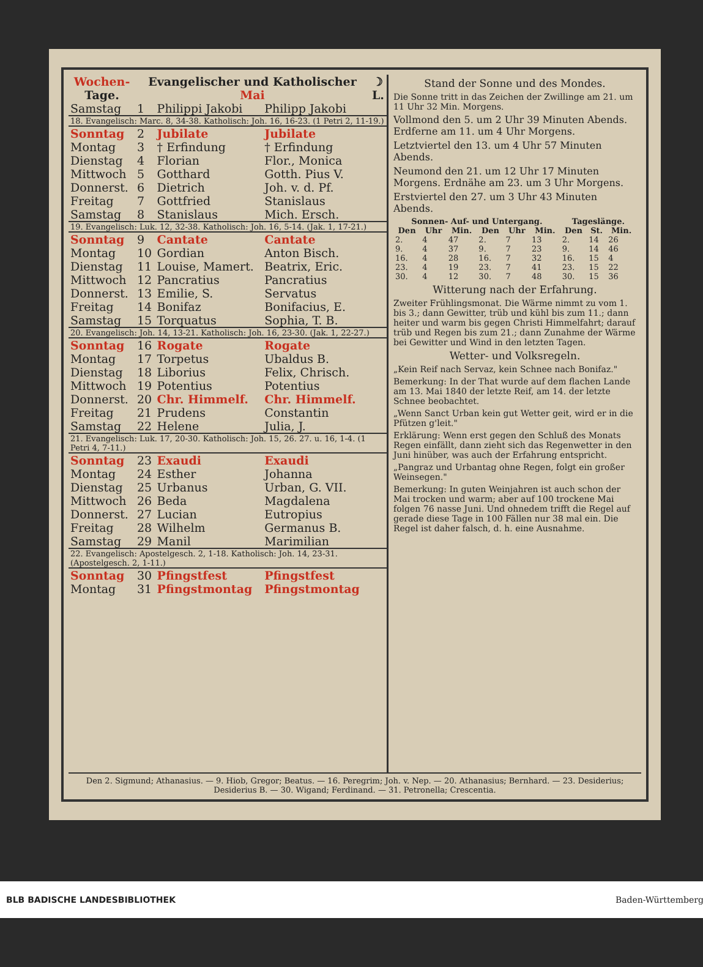| Wochen- Tage. | Evangelischer und Katholischer Mai | | | ☽ L. |
| --- | --- | --- | --- | --- |
| Samstag | 1 | Philippi Jakobi | Philipp Jakobi | |
| 18. Evangelisch: Marc. 8, 34-38. Katholisch: Joh. 16, 16-23. (1 Petri 2, 11-19.) | | | | |
| Sonntag | 2 | Jubilate | Jubilate | |
| Montag | 3 | † Erfindung | † Erfindung | |
| Dienstag | 4 | Florian | Flor., Monica | |
| Mittwoch | 5 | Gotthard | Gotth. Pius V. | |
| Donnerst. | 6 | Dietrich | Joh. v. d. Pf. | |
| Freitag | 7 | Gottfried | Stanislaus | |
| Samstag | 8 | Stanislaus | Mich. Ersch. | |
| 19. Evangelisch: Luk. 12, 32-38. Katholisch: Joh. 16, 5-14. (Jak. 1, 17-21.) | | | | |
| Sonntag | 9 | Cantate | Cantate | |
| Montag | 10 | Gordian | Anton Bisch. | |
| Dienstag | 11 | Louise, Mamert. | Beatrix, Eric. | |
| Mittwoch | 12 | Pancratius | Pancratius | |
| Donnerst. | 13 | Emilie, S. | Servatus | |
| Freitag | 14 | Bonifaz | Bonifacius, E. | |
| Samstag | 15 | Torquatus | Sophia, T. B. | |
| 20. Evangelisch: Joh. 14, 13-21. Katholisch: Joh. 16, 23-30. (Jak. 1, 22-27.) | | | | |
| Sonntag | 16 | Rogate | Rogate | |
| Montag | 17 | Torpetus | Ubaldus B. | |
| Dienstag | 18 | Liborius | Felix, Chrisch. | |
| Mittwoch | 19 | Potentius | Potentius | |
| Donnerst. | 20 | Chr. Himmelf. | Chr. Himmelf. | |
| Freitag | 21 | Prudens | Constantin | |
| Samstag | 22 | Helene | Julia, J. | |
| 21. Evangelisch: Luk. 17, 20-30. Katholisch: Joh. 15, 26. 27. u. 16, 1-4. (1 Petri 4, 7-11.) | | | | |
| Sonntag | 23 | Exaudi | Exaudi | |
| Montag | 24 | Esther | Johanna | |
| Dienstag | 25 | Urbanus | Urban, G. VII. | |
| Mittwoch | 26 | Beda | Magdalena | |
| Donnerst. | 27 | Lucian | Eutropius | |
| Freitag | 28 | Wilhelm | Germanus B. | |
| Samstag | 29 | Manil | Marimilian | |
| 22. Evangelisch: Apostelgesch. 2, 1-18. Katholisch: Joh. 14, 23-31. (Apostelgesch. 2, 1-11.) | | | | |
| Sonntag | 30 | Pfingstfest | Pfingstfest | |
| Montag | 31 | Pfingstmontag | Pfingstmontag | |
Stand der Sonne und des Mondes.
Die Sonne tritt in das Zeichen der Zwillinge am 21. um 11 Uhr 32 Min. Morgens.
Vollmond den 5. um 2 Uhr 39 Minuten Abends. Erdferne am 11. um 4 Uhr Morgens.
Letztviertel den 13. um 4 Uhr 57 Minuten Abends.
Neumond den 21. um 12 Uhr 17 Minuten Morgens. Erdnähe am 23. um 3 Uhr Morgens.
Erstviertel den 27. um 3 Uhr 43 Minuten Abends.
| Sonnen- Auf- und Untergang. | | | | | | Tageslänge. | | |
| --- | --- | --- | --- | --- | --- | --- | --- | --- |
| Den | Uhr | Min. | Den | Uhr | Min. | Den | St. | Min. |
| 2. | 4 | 47 | 2. | 7 | 13 | 2. | 14 | 26 |
| 9. | 4 | 37 | 9. | 7 | 23 | 9. | 14 | 46 |
| 16. | 4 | 28 | 16. | 7 | 32 | 16. | 15 | 4 |
| 23. | 4 | 19 | 23. | 7 | 41 | 23. | 15 | 22 |
| 30. | 4 | 12 | 30. | 7 | 48 | 30. | 15 | 36 |
Witterung nach der Erfahrung.
Zweiter Frühlingsmonat. Die Wärme nimmt zu vom 1. bis 3.; dann Gewitter, trüb und kühl bis zum 11.; dann heiter und warm bis gegen Christi Himmelfahrt; darauf trüb und Regen bis zum 21.; dann Zunahme der Wärme bei Gewitter und Wind in den letzten Tagen.
Wetter- und Volksregeln.
„Kein Reif nach Servaz, kein Schnee nach Bonifaz."
Bemerkung: In der That wurde auf dem flachen Lande am 13. Mai 1840 der letzte Reif, am 14. der letzte Schnee beobachtet.
„Wenn Sanct Urban kein gut Wetter geit, wird er in die Pfützen g'leit."
Erklärung: Wenn erst gegen den Schluß des Monats Regen einfällt, dann zieht sich das Regenwetter in den Juni hinüber, was auch der Erfahrung entspricht.
„Pangraz und Urbantag ohne Regen, folgt ein großer Weinsegen."
Bemerkung: In guten Weinjahren ist auch schon der Mai trocken und warm; aber auf 100 trockene Mai folgen 76 nasse Juni. Und ohnedem trifft die Regel auf gerade diese Tage in 100 Fällen nur 38 mal ein. Die Regel ist daher falsch, d. h. eine Ausnahme.
Den 2. Sigmund; Athanasius. — 9. Hiob, Gregor; Beatus. — 16. Peregrim; Joh. v. Nep. — 20. Athanasius; Bernhard. — 23. Desiderius; Desiderius B. — 30. Wigand; Ferdinand. — 31. Petronella; Crescentia.
BLB BADISCHE LANDESBIBLIOTHEK Baden-Württemberg